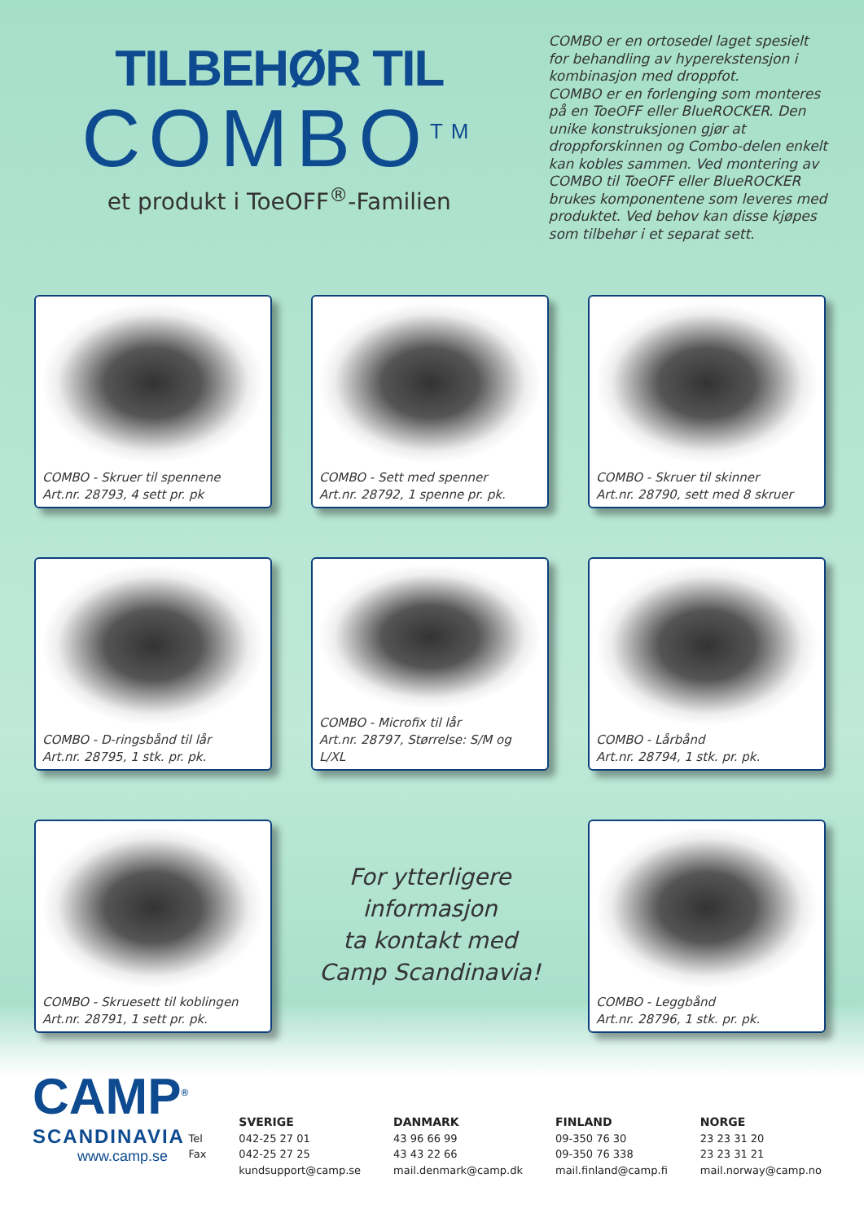TILBEHØR TIL
COMBO<sup>TM</sup>
et produkt i ToeOFF<sup>®</sup>-Familien
COMBO er en ortosedel laget spesielt for behandling av hyperekstensjon i kombinasjon med droppfot.
COMBO er en forlenging som monteres på en ToeOFF eller BlueROCKER. Den unike konstruksjonen gjør at droppforskinnen og Combo-delen enkelt kan kobles sammen. Ved montering av COMBO til ToeOFF eller BlueROCKER brukes komponentene som leveres med produktet. Ved behov kan disse kjøpes som tilbehør i et separat sett.
COMBO - Skruer til spennene
Art.nr. 28793, 4 sett pr. pk
COMBO - Sett med spenner
Art.nr. 28792, 1 spenne pr. pk.
COMBO - Skruer til skinner
Art.nr. 28790, sett med 8 skruer
COMBO - D-ringsbånd til lår
Art.nr. 28795, 1 stk. pr. pk.
COMBO - Microfix til lår
Art.nr. 28797, Størrelse: S/M og L/XL
COMBO - Lårbånd
Art.nr. 28794, 1 stk. pr. pk.
COMBO - Skruesett til koblingen
Art.nr. 28791, 1 sett pr. pk.
For ytterligere informasjon
ta kontakt med
Camp Scandinavia!
COMBO - Leggbånd
Art.nr. 28796, 1 stk. pr. pk.
CAMP<sup>®</sup>
SCANDINAVIA
www.camp.se
Tel
Fax
SVERIGE
042-25 27 01
042-25 27 25
kundsupport@camp.se
DANMARK
43 96 66 99
43 43 22 66
mail.denmark@camp.dk
FINLAND
09-350 76 30
09-350 76 338
mail.finland@camp.fi
NORGE
23 23 31 20
23 23 31 21
mail.norway@camp.no